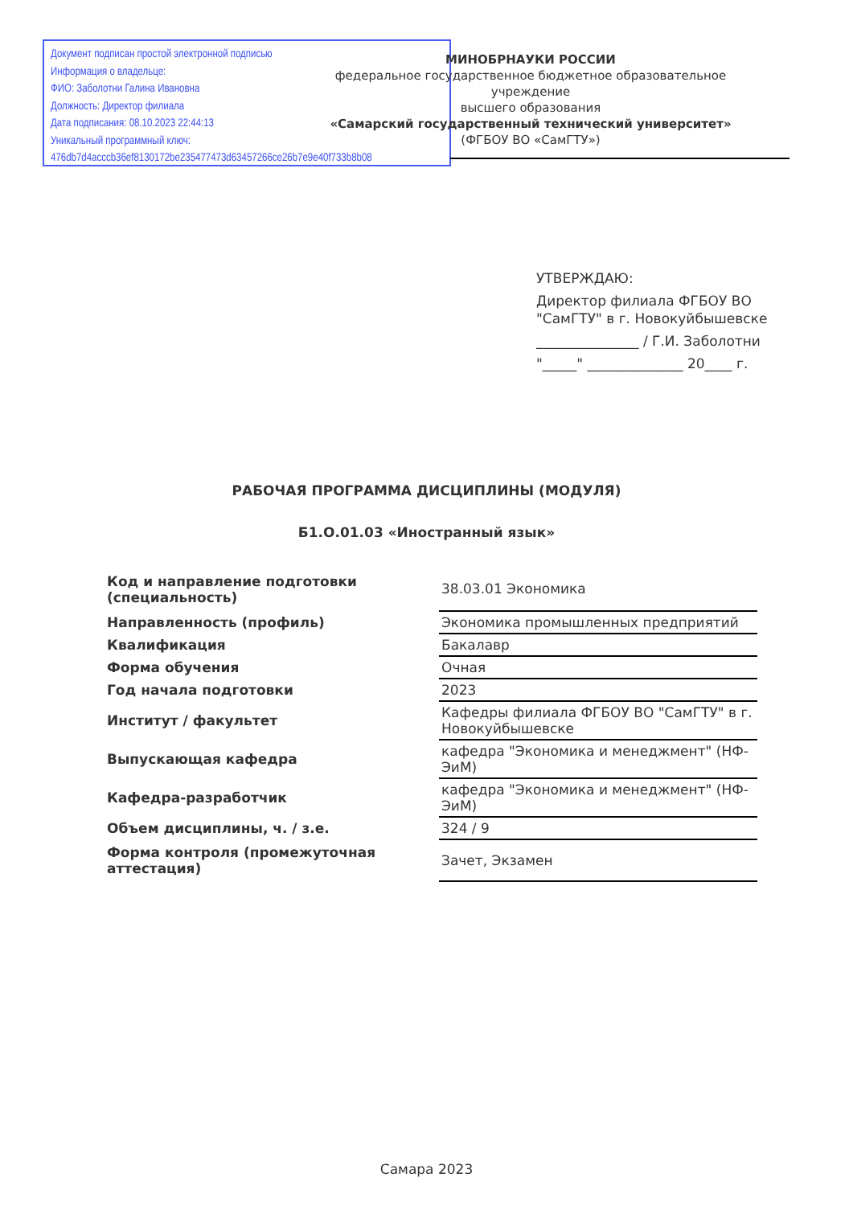Документ подписан простой электронной подписью
Информация о владельце:
ФИО: Заболотни Галина Ивановна
Должность: Директор филиала
Дата подписания: 08.10.2023 22:44:13
Уникальный программный ключ:
476db7d4acccb36ef8130172be235477473d63457266ce26b7e9e40f733b8b08
МИНОБРНАУКИ РОССИИ
федеральное государственное бюджетное образовательное учреждение
высшего образования
«Самарский государственный технический университет»
(ФГБОУ ВО «СамГТУ»)
УТВЕРЖДАЮ:
Директор филиала ФГБОУ ВО
"СамГТУ" в г. Новокуйбышевске
_______________ / Г.И. Заболотни
"_____" ______________ 20____ г.
РАБОЧАЯ ПРОГРАММА ДИСЦИПЛИНЫ (МОДУЛЯ)
Б1.О.01.03 «Иностранный язык»
| Код и направление подготовки (специальность) | 38.03.01 Экономика |
| Направленность (профиль) | Экономика промышленных предприятий |
| Квалификация | Бакалавр |
| Форма обучения | Очная |
| Год начала подготовки | 2023 |
| Институт / факультет | Кафедры филиала ФГБОУ ВО "СамГТУ" в г. Новокуйбышевске |
| Выпускающая кафедра | кафедра "Экономика и менеджмент" (НФ-ЭиМ) |
| Кафедра-разработчик | кафедра "Экономика и менеджмент" (НФ-ЭиМ) |
| Объем дисциплины, ч. / з.е. | 324 / 9 |
| Форма контроля (промежуточная аттестация) | Зачет, Экзамен |
Самара 2023